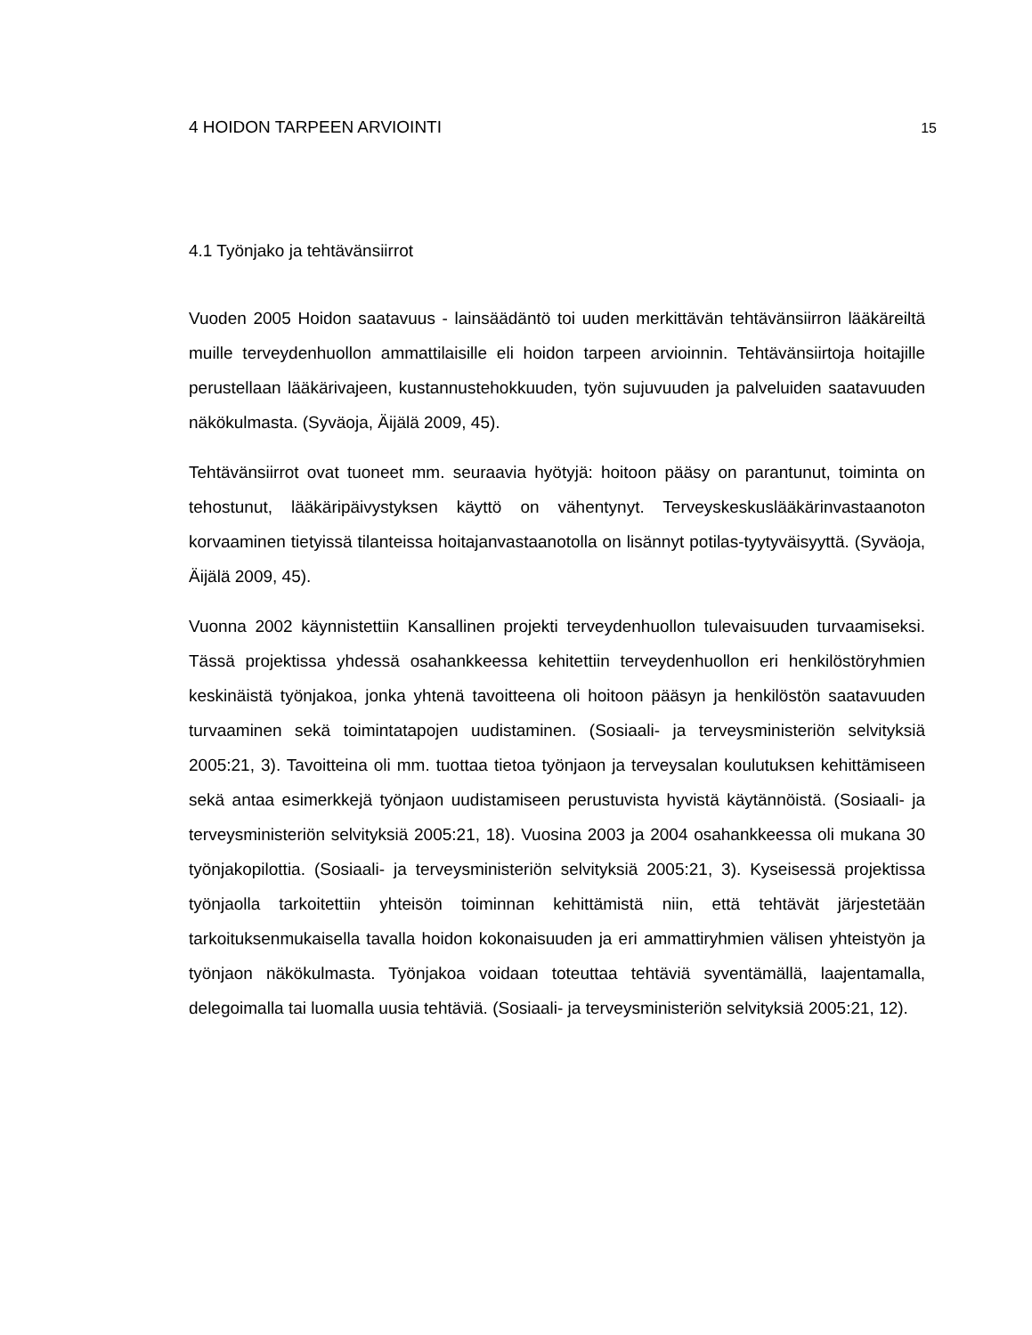4 HOIDON TARPEEN ARVIOINTI 15
4.1 Työnjako ja tehtävänsiirrot
Vuoden 2005 Hoidon saatavuus - lainsäädäntö toi uuden merkittävän tehtävänsiirron lääkäreiltä muille terveydenhuollon ammattilaisille eli hoidon tarpeen arvioinnin. Tehtävänsiirtoja hoitajille perustellaan lääkärivajeen, kustannustehokkuuden, työn sujuvuuden ja palveluiden saatavuuden näkökulmasta. (Syväoja, Äijälä 2009, 45).
Tehtävänsiirrot ovat tuoneet mm. seuraavia hyötyjä: hoitoon pääsy on parantunut, toiminta on tehostunut, lääkäripäivystyksen käyttö on vähentynyt. Terveyskeskuslääkärinvastaanoton korvaaminen tietyissä tilanteissa hoitajanvastaanotolla on lisännyt potilas-tyytyväisyyttä. (Syväoja, Äijälä 2009, 45).
Vuonna 2002 käynnistettiin Kansallinen projekti terveydenhuollon tulevaisuuden turvaamiseksi. Tässä projektissa yhdessä osahankkeessa kehitettiin terveydenhuollon eri henkilöstöryhmien keskinäistä työnjakoa, jonka yhtenä tavoitteena oli hoitoon pääsyn ja henkilöstön saatavuuden turvaaminen sekä toimintatapojen uudistaminen. (Sosiaali- ja terveysministeriön selvityksiä 2005:21, 3). Tavoitteina oli mm. tuottaa tietoa työnjaon ja terveysalan koulutuksen kehittämiseen sekä antaa esimerkkejä työnjaon uudistamiseen perustuvista hyvistä käytännöistä. (Sosiaali- ja terveysministeriön selvityksiä 2005:21, 18). Vuosina 2003 ja 2004 osahankkeessa oli mukana 30 työnjakopilottia. (Sosiaali- ja terveysministeriön selvityksiä 2005:21, 3). Kyseisessä projektissa työnjaolla tarkoitettiin yhteisön toiminnan kehittämistä niin, että tehtävät järjestetään tarkoituksenmukaisella tavalla hoidon kokonaisuuden ja eri ammattiryhmien välisen yhteistyön ja työnjaon näkökulmasta. Työnjakoa voidaan toteuttaa tehtäviä syventämällä, laajentamalla, delegoimalla tai luomalla uusia tehtäviä. (Sosiaali- ja terveysministeriön selvityksiä 2005:21, 12).